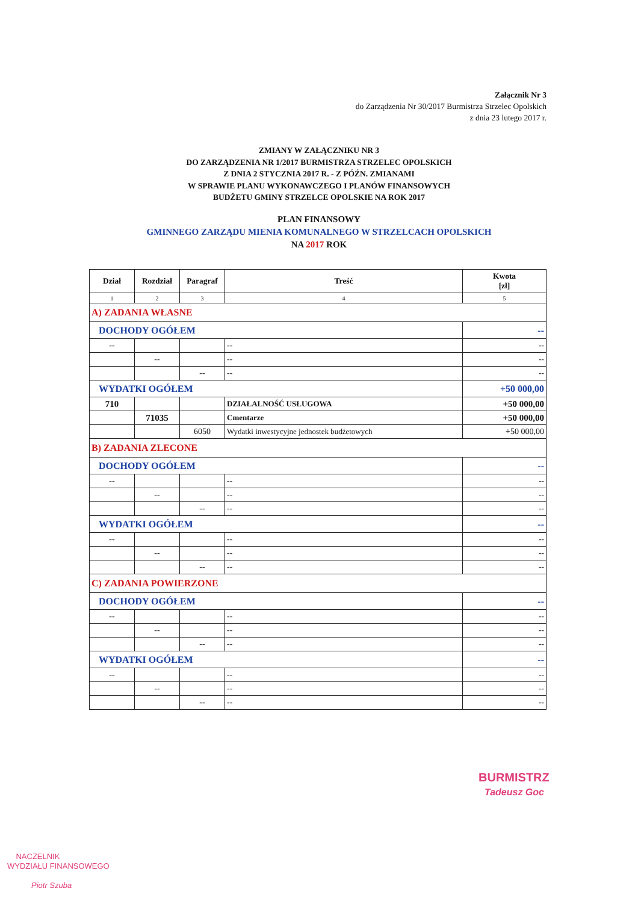Załącznik Nr 3
do Zarządzenia Nr 30/2017 Burmistrza Strzelec Opolskich
z dnia 23 lutego 2017 r.
ZMIANY W ZAŁĄCZNIKU NR 3
DO ZARZĄDZENIA NR 1/2017 BURMISTRZA STRZELEC OPOLSKICH
Z DNIA 2 STYCZNIA 2017 R. - Z PÓŹN. ZMIANAMI
W SPRAWIE PLANU WYKONAWCZEGO I PLANÓW FINANSOWYCH
BUDŻETU GMINY STRZELCE OPOLSKIE NA ROK 2017
PLAN FINANSOWY
GMINNEGO ZARZĄDU MIENIA KOMUNALNEGO W STRZELCACH OPOLSKICH
NA 2017 ROK
| Dział | Rozdział | Paragraf | Treść | Kwota [zł] |
| --- | --- | --- | --- | --- |
| 1 | 2 | 3 | 4 | 5 |
| A) ZADANIA WŁASNE | | | | |
| DOCHODY OGÓŁEM | | | | -- |
| -- | | | -- | -- |
| | -- | | -- | -- |
| | | -- | -- | -- |
| WYDATKI OGÓŁEM | | | | +50 000,00 |
| 710 | | | DZIAŁALNOŚĆ USŁUGOWA | +50 000,00 |
| | 71035 | | Cmentarze | +50 000,00 |
| | | 6050 | Wydatki inwestycyjne jednostek budżetowych | +50 000,00 |
| B) ZADANIA ZLECONE | | | | |
| DOCHODY OGÓŁEM | | | | -- |
| -- | | | -- | -- |
| | -- | | -- | -- |
| | | -- | -- | -- |
| WYDATKI OGÓŁEM | | | | -- |
| -- | | | -- | -- |
| | -- | | -- | -- |
| | | -- | -- | -- |
| C) ZADANIA POWIERZONE | | | | |
| DOCHODY OGÓŁEM | | | | -- |
| -- | | | -- | -- |
| | -- | | -- | -- |
| | | -- | -- | -- |
| WYDATKI OGÓŁEM | | | | -- |
| -- | | | -- | -- |
| | -- | | -- | -- |
| | | -- | -- | -- |
BURMISTRZ
Tadeusz Goc
NACZELNIK
WYDZIAŁU FINANSOWEGO
Piotr Szuba